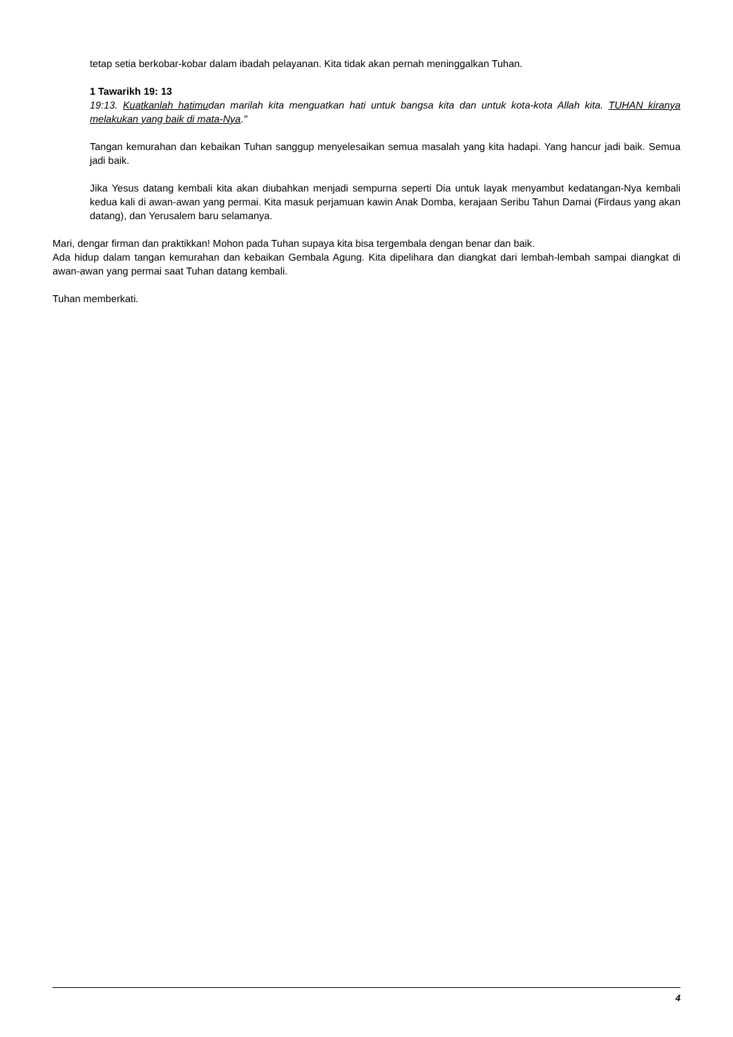tetap setia berkobar-kobar dalam ibadah pelayanan. Kita tidak akan pernah meninggalkan Tuhan.
1 Tawarikh 19: 13
19:13. Kuatkanlah hatimudan marilah kita menguatkan hati untuk bangsa kita dan untuk kota-kota Allah kita. TUHAN kiranya melakukan yang baik di mata-Nya."
Tangan kemurahan dan kebaikan Tuhan sanggup menyelesaikan semua masalah yang kita hadapi. Yang hancur jadi baik. Semua jadi baik.
Jika Yesus datang kembali kita akan diubahkan menjadi sempurna seperti Dia untuk layak menyambut kedatangan-Nya kembali kedua kali di awan-awan yang permai. Kita masuk perjamuan kawin Anak Domba, kerajaan Seribu Tahun Damai (Firdaus yang akan datang), dan Yerusalem baru selamanya.
Mari, dengar firman dan praktikkan! Mohon pada Tuhan supaya kita bisa tergembala dengan benar dan baik.
Ada hidup dalam tangan kemurahan dan kebaikan Gembala Agung. Kita dipelihara dan diangkat dari lembah-lembah sampai diangkat di awan-awan yang permai saat Tuhan datang kembali.
Tuhan memberkati.
4